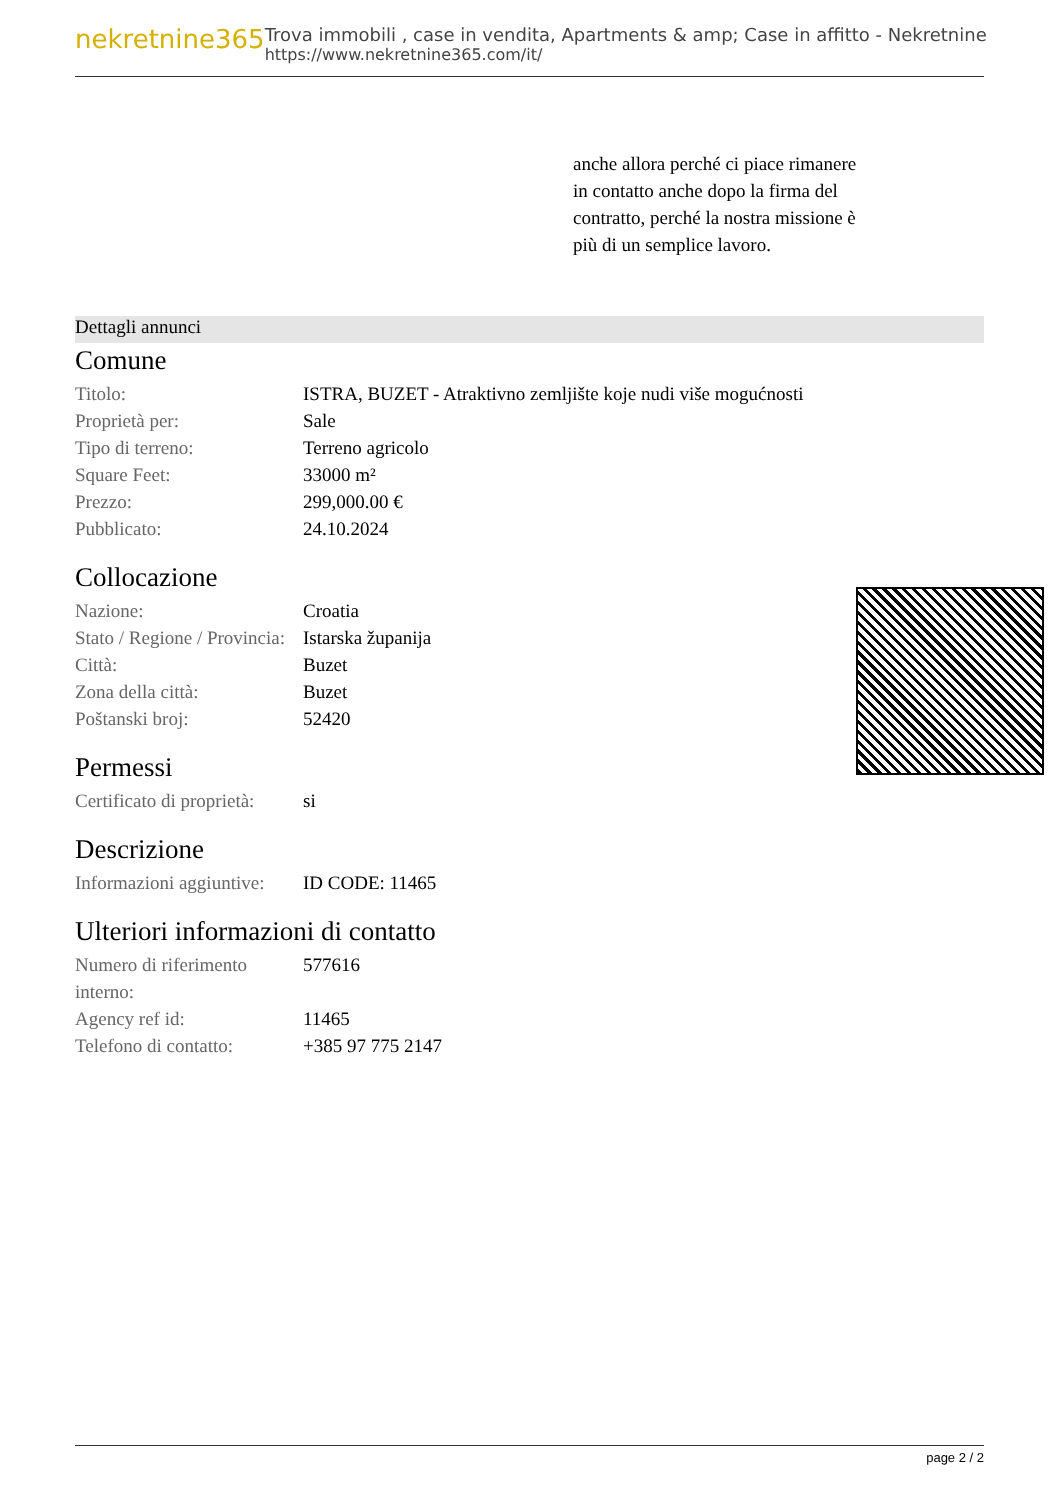nekretnine365
Trova immobili , case in vendita, Apartments & amp; Case in affitto - Nekretnine
https://www.nekretnine365.com/it/
anche allora perché ci piace rimanere in contatto anche dopo la firma del contratto, perché la nostra missione è più di un semplice lavoro.
Dettagli annunci
Comune
| Titolo: | ISTRA, BUZET - Atraktivno zemljište koje nudi više mogućnosti |
| Proprietà per: | Sale |
| Tipo di terreno: | Terreno agricolo |
| Square Feet: | 33000 m² |
| Prezzo: | 299,000.00 € |
| Pubblicato: | 24.10.2024 |
Collocazione
| Nazione: | Croatia |
| Stato / Regione / Provincia: | Istarska županija |
| Città: | Buzet |
| Zona della città: | Buzet |
| Poštanski broj: | 52420 |
Permessi
| Certificato di proprietà: | si |
Descrizione
| Informazioni aggiuntive: | ID CODE: 11465 |
Ulteriori informazioni di contatto
| Numero di riferimento interno: | 577616 |
| Agency ref id: | 11465 |
| Telefono di contatto: | +385 97 775 2147 |
page 2 / 2